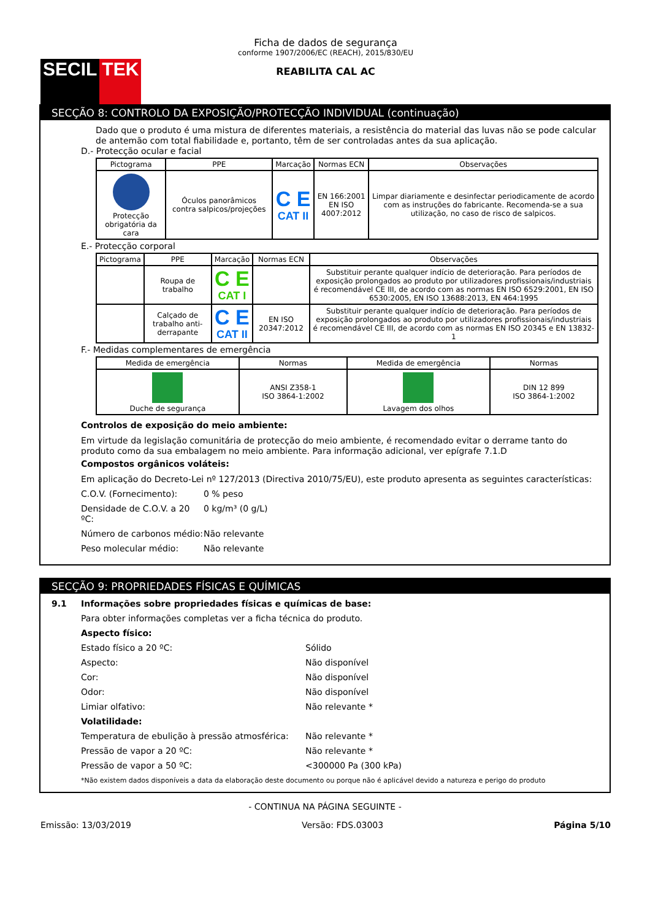SECIL TEK
Ficha de dados de segurança
conforme 1907/2006/EC (REACH), 2015/830/EU
REABILITA CAL AC
SECÇÃO 8: CONTROLO DA EXPOSIÇÃO/PROTECÇÃO INDIVIDUAL (continuação)
Dado que o produto é uma mistura de diferentes materiais, a resistência do material das luvas não se pode calcular de antemão com total fiabilidade e, portanto, têm de ser controladas antes da sua aplicação.
D.- Protecção ocular e facial
| Pictograma | PPE | Marcação | Normas ECN | Observações |
| --- | --- | --- | --- | --- |
| Protecção obrigatória da cara | Óculos panorâmicos contra salpicos/projeções | C E CAT II | EN 166:2001 EN ISO 4007:2012 | Limpar diariamente e desinfectar periodicamente de acordo com as instruções do fabricante. Recomenda-se a sua utilização, no caso de risco de salpicos. |
E.- Protecção corporal
| Pictograma | PPE | Marcação | Normas ECN | Observações |
| --- | --- | --- | --- | --- |
| | Roupa de trabalho | C E CAT I | | Substituir perante qualquer indício de deterioração. Para períodos de exposição prolongados ao produto por utilizadores profissionais/industriais é recomendável CE III, de acordo com as normas EN ISO 6529:2001, EN ISO 6530:2005, EN ISO 13688:2013, EN 464:1995 |
| | Calçado de trabalho anti-derrapante | C E CAT II | EN ISO 20347:2012 | Substituir perante qualquer indício de deterioração. Para períodos de exposição prolongados ao produto por utilizadores profissionais/industriais é recomendável CE III, de acordo com as normas EN ISO 20345 e EN 13832-1 |
F.- Medidas complementares de emergência
| Medida de emergência | Normas | Medida de emergência | Normas |
| --- | --- | --- | --- |
| Duche de segurança | ANSI Z358-1 ISO 3864-1:2002 | Lavagem dos olhos | DIN 12 899 ISO 3864-1:2002 |
Controlos de exposição do meio ambiente:
Em virtude da legislação comunitária de protecção do meio ambiente, é recomendado evitar o derrame tanto do produto como da sua embalagem no meio ambiente. Para informação adicional, ver epígrafe 7.1.D
Compostos orgânicos voláteis:
Em aplicação do Decreto-Lei nº 127/2013 (Directiva 2010/75/EU), este produto apresenta as seguintes características:
C.O.V. (Fornecimento): 0 % peso
Densidade de C.O.V. a 20 ºC: 0 kg/m³ (0 g/L)
Número de carbonos médio: Não relevante
Peso molecular médio: Não relevante
SECÇÃO 9: PROPRIEDADES FÍSICAS E QUÍMICAS
9.1 Informações sobre propriedades físicas e químicas de base:
Para obter informações completas ver a ficha técnica do produto.
Aspecto físico:
Estado físico a 20 ºC: Sólido
Aspecto: Não disponível
Cor: Não disponível
Odor: Não disponível
Limiar olfativo: Não relevante *
Volatilidade:
Temperatura de ebulição à pressão atmosférica: Não relevante *
Pressão de vapor a 20 ºC: Não relevante *
Pressão de vapor a 50 ºC: <300000 Pa (300 kPa)
*Não existem dados disponíveis a data da elaboração deste documento ou porque não é aplicável devido a natureza e perigo do produto
- CONTINUA NA PÁGINA SEGUINTE -
Emissão: 13/03/2019 Versão: FDS.03003 Página 5/10